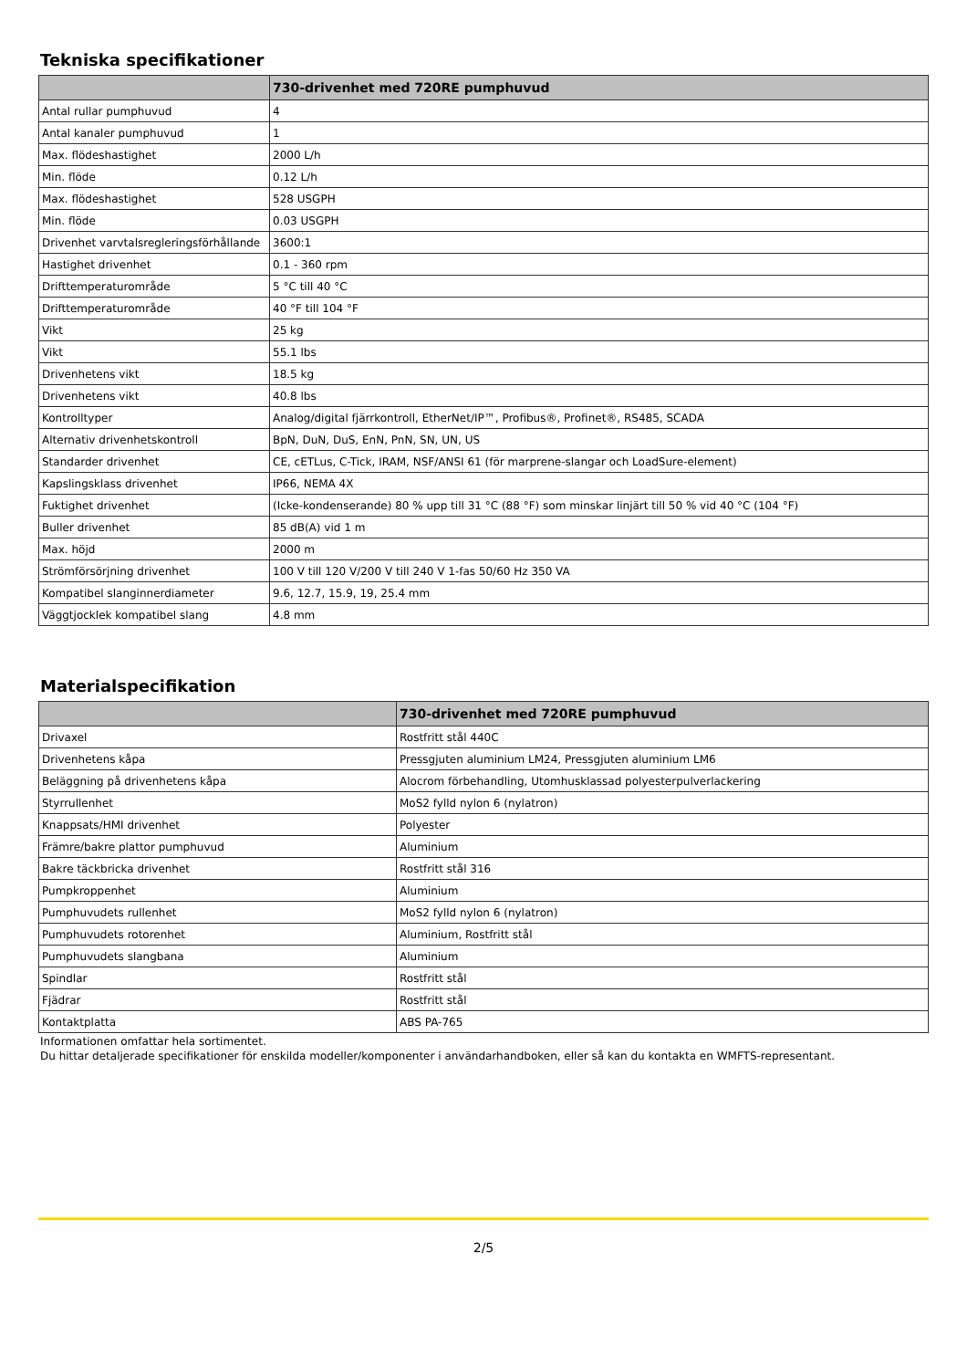Tekniska specifikationer
| | 730-drivenhet med 720RE pumphuvud |
| --- | --- |
| Antal rullar pumphuvud | 4 |
| Antal kanaler pumphuvud | 1 |
| Max. flödeshastighet | 2000 L/h |
| Min. flöde | 0.12 L/h |
| Max. flödeshastighet | 528 USGPH |
| Min. flöde | 0.03 USGPH |
| Drivenhet varvtalsregleringsförhållande | 3600:1 |
| Hastighet drivenhet | 0.1 - 360 rpm |
| Drifttemperaturområde | 5 °C till 40 °C |
| Drifttemperaturområde | 40 °F till 104 °F |
| Vikt | 25 kg |
| Vikt | 55.1 lbs |
| Drivenhetens vikt | 18.5 kg |
| Drivenhetens vikt | 40.8 lbs |
| Kontrolltyper | Analog/digital fjärrkontroll, EtherNet/IP™, Profibus®, Profinet®, RS485, SCADA |
| Alternativ drivenhetskontroll | BpN, DuN, DuS, EnN, PnN, SN, UN, US |
| Standarder drivenhet | CE, cETLus, C-Tick, IRAM, NSF/ANSI 61 (för marprene-slangar och LoadSure-element) |
| Kapslingsklass drivenhet | IP66, NEMA 4X |
| Fuktighet drivenhet | (Icke-kondenserande) 80 % upp till 31 °C (88 °F) som minskar linjärt till 50 % vid 40 °C (104 °F) |
| Buller drivenhet | 85 dB(A) vid 1 m |
| Max. höjd | 2000 m |
| Strömförsörjning drivenhet | 100 V till 120 V/200 V till 240 V 1-fas 50/60 Hz 350 VA |
| Kompatibel slanginnerdiameter | 9.6, 12.7, 15.9, 19, 25.4 mm |
| Väggtjocklek kompatibel slang | 4.8 mm |
Materialspecifikation
| | 730-drivenhet med 720RE pumphuvud |
| --- | --- |
| Drivaxel | Rostfritt stål 440C |
| Drivenhetens kåpa | Pressgjuten aluminium LM24, Pressgjuten aluminium LM6 |
| Beläggning på drivenhetens kåpa | Alocrom förbehandling, Utomhusklassad polyesterpulverlackering |
| Styrrullenhet | MoS2 fylld nylon 6 (nylatron) |
| Knappsats/HMI drivenhet | Polyester |
| Främre/bakre plattor pumphuvud | Aluminium |
| Bakre täckbricka drivenhet | Rostfritt stål 316 |
| Pumpkroppenhet | Aluminium |
| Pumphuvudets rullenhet | MoS2 fylld nylon 6 (nylatron) |
| Pumphuvudets rotorenhet | Aluminium, Rostfritt stål |
| Pumphuvudets slangbana | Aluminium |
| Spindlar | Rostfritt stål |
| Fjädrar | Rostfritt stål |
| Kontaktplatta | ABS PA-765 |
Informationen omfattar hela sortimentet.
Du hittar detaljerade specifikationer för enskilda modeller/komponenter i användarhandboken, eller så kan du kontakta en WMFTS-representant.
2/5